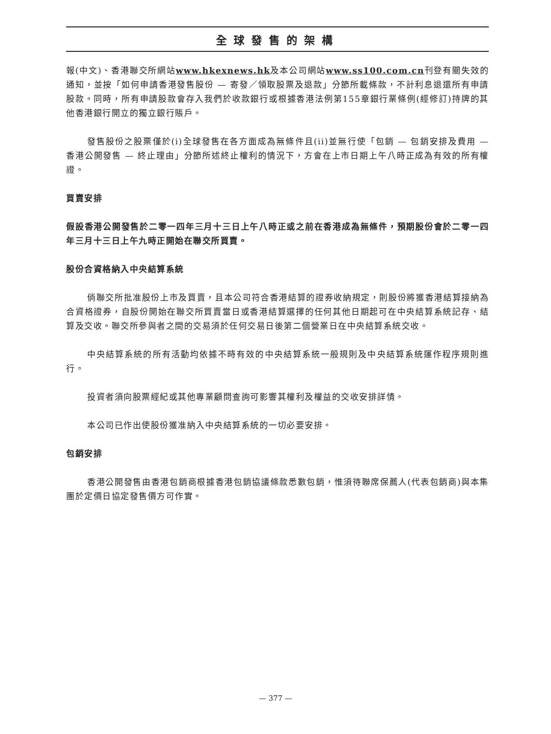全球發售的架構
報(中文)、香港聯交所網站www.hkexnews.hk及本公司網站www.ss100.com.cn刊登有關失效的通知，並按「如何申請香港發售股份 — 寄發／領取股票及退款」分節所載條款，不計利息退還所有申請股款。同時，所有申請股款會存入我們於收款銀行或根據香港法例第155章銀行業條例(經修訂)持牌的其他香港銀行開立的獨立銀行賬戶。
發售股份之股票僅於(i)全球發售在各方面成為無條件且(ii)並無行使「包銷 — 包銷安排及費用 — 香港公開發售 — 終止理由」分節所述終止權利的情況下，方會在上市日期上午八時正成為有效的所有權證。
買賣安排
假設香港公開發售於二零一四年三月十三日上午八時正或之前在香港成為無條件，預期股份會於二零一四年三月十三日上午九時正開始在聯交所買賣。
股份合資格納入中央結算系統
倘聯交所批准股份上市及買賣，且本公司符合香港結算的證券收納規定，則股份將獲香港結算接納為合資格證券，自股份開始在聯交所買賣當日或香港結算選擇的任何其他日期起可在中央結算系統記存、結算及交收。聯交所參與者之間的交易須於任何交易日後第二個營業日在中央結算系統交收。
中央結算系統的所有活動均依據不時有效的中央結算系統一般規則及中央結算系統運作程序規則進行。
投資者須向股票經紀或其他專業顧問查詢可影響其權利及權益的交收安排詳情。
本公司已作出使股份獲准納入中央結算系統的一切必要安排。
包銷安排
香港公開發售由香港包銷商根據香港包銷協議條款悉數包銷，惟須待聯席保薦人(代表包銷商)與本集團於定價日協定發售價方可作實。
— 377 —